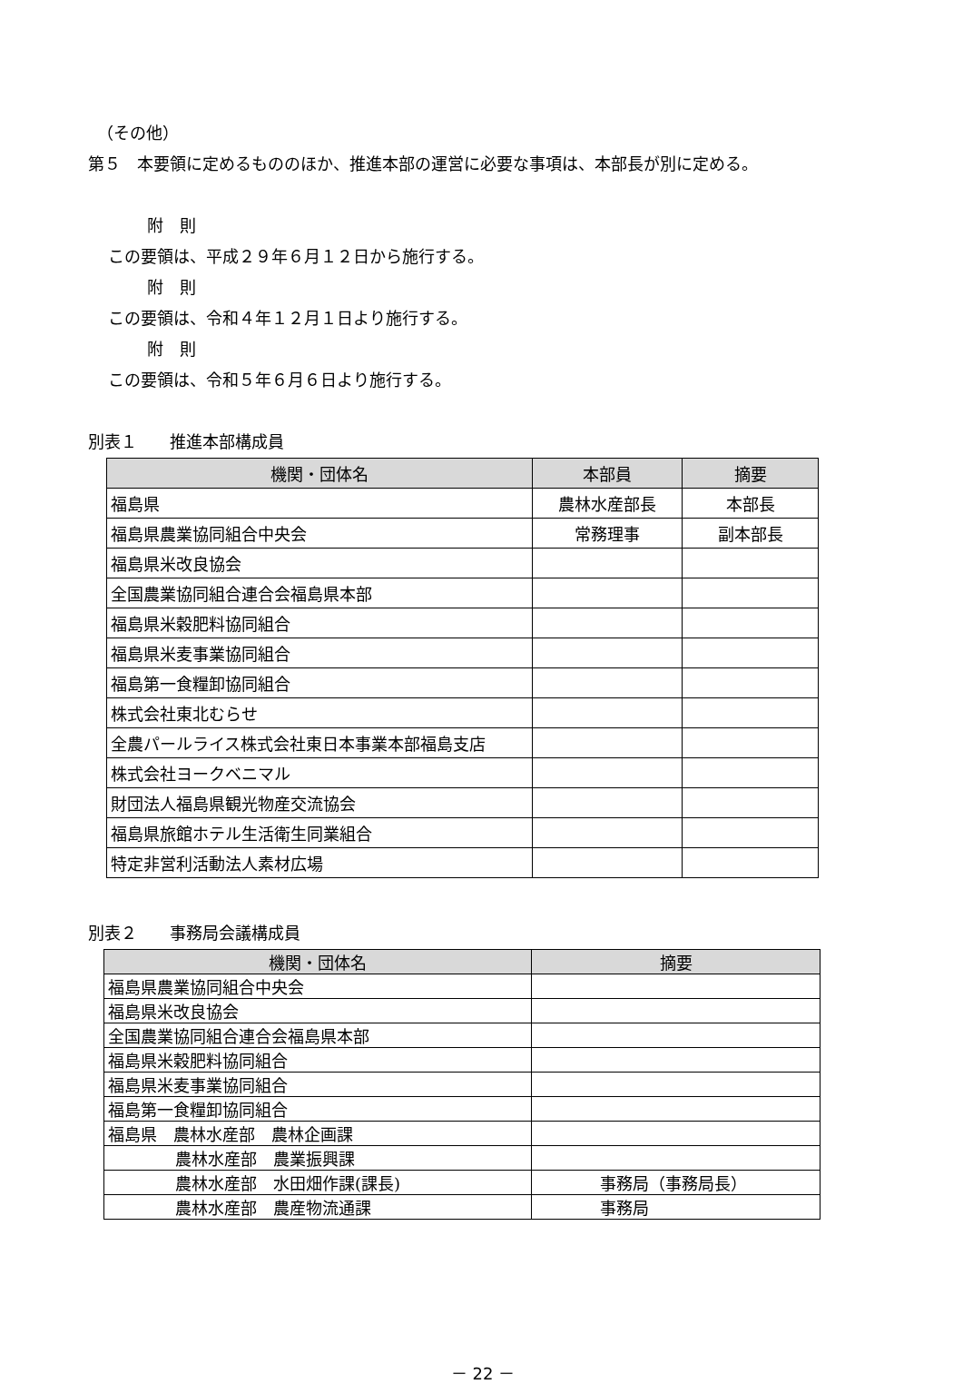（その他）
第５　本要領に定めるもののほか、推進本部の運営に必要な事項は、本部長が別に定める。
附　則
この要領は、平成２９年６月１２日から施行する。
附　則
この要領は、令和４年１２月１日より施行する。
附　則
この要領は、令和５年６月６日より施行する。
別表１　　推進本部構成員
| 機関・団体名 | 本部員 | 摘要 |
| --- | --- | --- |
| 福島県 | 農林水産部長 | 本部長 |
| 福島県農業協同組合中央会 | 常務理事 | 副本部長 |
| 福島県米改良協会 | | |
| 全国農業協同組合連合会福島県本部 | | |
| 福島県米穀肥料協同組合 | | |
| 福島県米麦事業協同組合 | | |
| 福島第一食糧卸協同組合 | | |
| 株式会社東北むらせ | | |
| 全農パールライス株式会社東日本事業本部福島支店 | | |
| 株式会社ヨークベニマル | | |
| 財団法人福島県観光物産交流協会 | | |
| 福島県旅館ホテル生活衛生同業組合 | | |
| 特定非営利活動法人素材広場 | | |
別表２　　事務局会議構成員
| 機関・団体名 | 摘要 |
| --- | --- |
| 福島県農業協同組合中央会 | |
| 福島県米改良協会 | |
| 全国農業協同組合連合会福島県本部 | |
| 福島県米穀肥料協同組合 | |
| 福島県米麦事業協同組合 | |
| 福島第一食糧卸協同組合 | |
| 福島県 農林水産部 農林企画課 | |
| 農林水産部 農業振興課 | |
| 農林水産部 水田畑作課(課長) | 事務局（事務局長） |
| 農林水産部 農産物流通課 | 事務局 |
－ 22 －